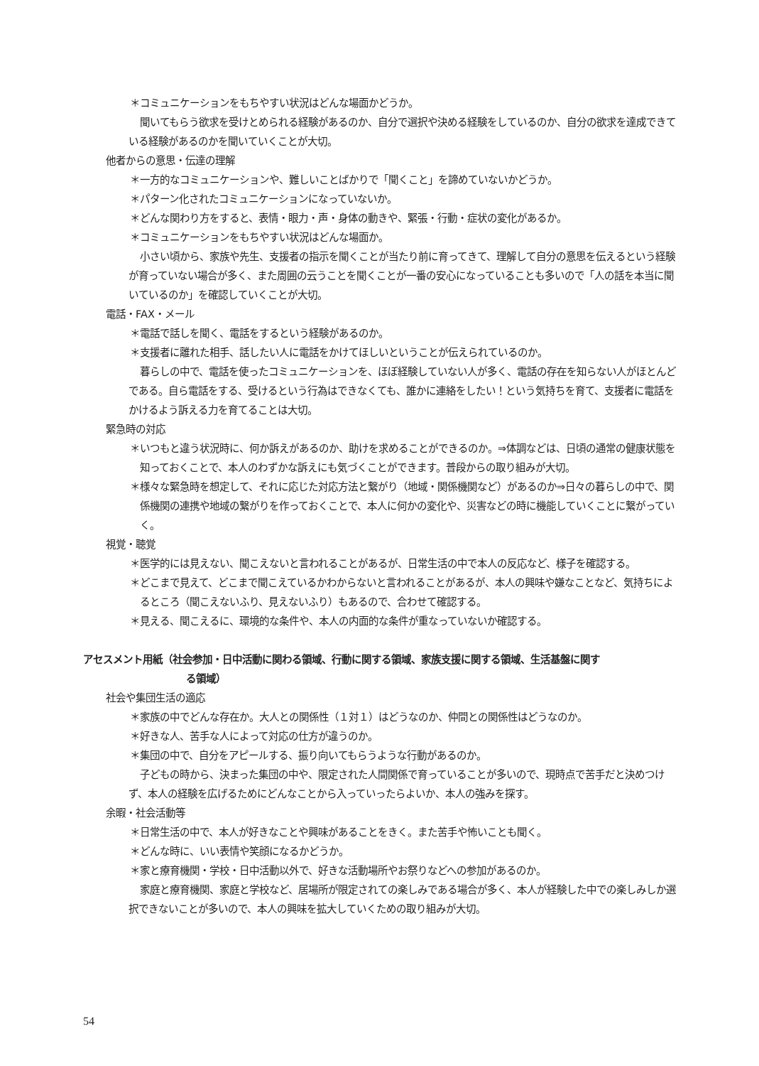＊コミュニケーションをもちやすい状況はどんな場面かどうか。
聞いてもらう欲求を受けとめられる経験があるのか、自分で選択や決める経験をしているのか、自分の欲求を達成できている経験があるのかを聞いていくことが大切。
他者からの意思・伝達の理解
＊一方的なコミュニケーションや、難しいことばかりで「聞くこと」を諦めていないかどうか。
＊パターン化されたコミュニケーションになっていないか。
＊どんな関わり方をすると、表情・眼力・声・身体の動きや、緊張・行動・症状の変化があるか。
＊コミュニケーションをもちやすい状況はどんな場面か。
小さい頃から、家族や先生、支援者の指示を聞くことが当たり前に育ってきて、理解して自分の意思を伝えるという経験が育っていない場合が多く、また周囲の云うことを聞くことが一番の安心になっていることも多いので「人の話を本当に聞いているのか」を確認していくことが大切。
電話・FAX・メール
＊電話で話しを聞く、電話をするという経験があるのか。
＊支援者に離れた相手、話したい人に電話をかけてほしいということが伝えられているのか。
暮らしの中で、電話を使ったコミュニケーションを、ほぼ経験していない人が多く、電話の存在を知らない人がほとんどである。自ら電話をする、受けるという行為はできなくても、誰かに連絡をしたい！という気持ちを育て、支援者に電話をかけるよう訴える力を育てることは大切。
緊急時の対応
＊いつもと違う状況時に、何か訴えがあるのか、助けを求めることができるのか。⇒体調などは、日頃の通常の健康状態を知っておくことで、本人のわずかな訴えにも気づくことができます。普段からの取り組みが大切。
＊様々な緊急時を想定して、それに応じた対応方法と繋がり（地域・関係機関など）があるのか⇒日々の暮らしの中で、関係機関の連携や地域の繋がりを作っておくことで、本人に何かの変化や、災害などの時に機能していくことに繋がっていく。
視覚・聴覚
＊医学的には見えない、聞こえないと言われることがあるが、日常生活の中で本人の反応など、様子を確認する。
＊どこまで見えて、どこまで聞こえているかわからないと言われることがあるが、本人の興味や嫌なことなど、気持ちによるところ（聞こえないふり、見えないふり）もあるので、合わせて確認する。
＊見える、聞こえるに、環境的な条件や、本人の内面的な条件が重なっていないか確認する。
アセスメント用紙（社会参加・日中活動に関わる領域、行動に関する領域、家族支援に関する領域、生活基盤に関す
る領域）
社会や集団生活の適応
＊家族の中でどんな存在か。大人との関係性（１対１）はどうなのか、仲間との関係性はどうなのか。
＊好きな人、苦手な人によって対応の仕方が違うのか。
＊集団の中で、自分をアピールする、振り向いてもらうような行動があるのか。
子どもの時から、決まった集団の中や、限定された人間関係で育っていることが多いので、現時点で苦手だと決めつけず、本人の経験を広げるためにどんなことから入っていったらよいか、本人の強みを探す。
余暇・社会活動等
＊日常生活の中で、本人が好きなことや興味があることをきく。また苦手や怖いことも聞く。
＊どんな時に、いい表情や笑顔になるかどうか。
＊家と療育機関・学校・日中活動以外で、好きな活動場所やお祭りなどへの参加があるのか。
家庭と療育機関、家庭と学校など、居場所が限定されての楽しみである場合が多く、本人が経験した中での楽しみしか選択できないことが多いので、本人の興味を拡大していくための取り組みが大切。
54